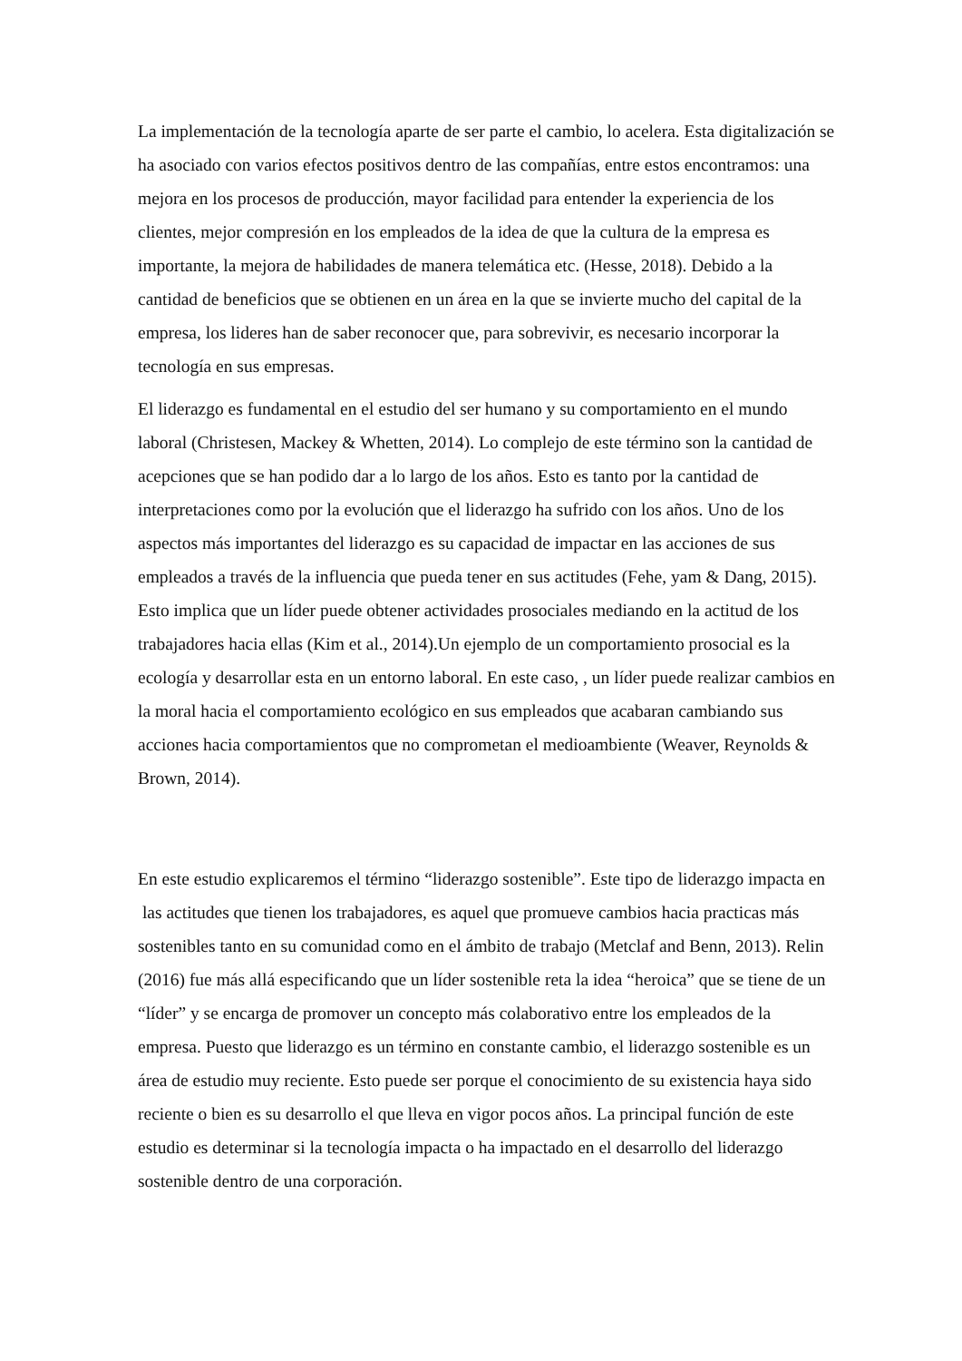La implementación de la tecnología aparte de ser parte el cambio, lo acelera. Esta digitalización se ha asociado con varios efectos positivos dentro de las compañías, entre estos encontramos: una mejora en los procesos de producción, mayor facilidad para entender la experiencia de los clientes, mejor compresión en los empleados de la idea de que la cultura de la empresa es importante, la mejora de habilidades de manera telemática etc. (Hesse, 2018). Debido a la cantidad de beneficios que se obtienen en un área en la que se invierte mucho del capital de la empresa, los lideres han de saber reconocer que, para sobrevivir, es necesario incorporar la tecnología en sus empresas.
El liderazgo es fundamental en el estudio del ser humano y su comportamiento en el mundo laboral (Christesen, Mackey & Whetten, 2014). Lo complejo de este término son la cantidad de acepciones que se han podido dar a lo largo de los años. Esto es tanto por la cantidad de interpretaciones como por la evolución que el liderazgo ha sufrido con los años. Uno de los aspectos más importantes del liderazgo es su capacidad de impactar en las acciones de sus empleados a través de la influencia que pueda tener en sus actitudes (Fehe, yam & Dang, 2015). Esto implica que un líder puede obtener actividades prosociales mediando en la actitud de los trabajadores hacia ellas (Kim et al., 2014).Un ejemplo de un comportamiento prosocial es la ecología y desarrollar esta en un entorno laboral. En este caso, , un líder puede realizar cambios en la moral hacia el comportamiento ecológico en sus empleados que acabaran cambiando sus acciones hacia comportamientos que no comprometan el medioambiente (Weaver, Reynolds & Brown, 2014).
En este estudio explicaremos el término “liderazgo sostenible”. Este tipo de liderazgo impacta en las actitudes que tienen los trabajadores, es aquel que promueve cambios hacia practicas más sostenibles tanto en su comunidad como en el ámbito de trabajo (Metclaf and Benn, 2013). Relin (2016) fue más allá especificando que un líder sostenible reta la idea “heroica” que se tiene de un “líder” y se encarga de promover un concepto más colaborativo entre los empleados de la empresa. Puesto que liderazgo es un término en constante cambio, el liderazgo sostenible es un área de estudio muy reciente. Esto puede ser porque el conocimiento de su existencia haya sido reciente o bien es su desarrollo el que lleva en vigor pocos años. La principal función de este estudio es determinar si la tecnología impacta o ha impactado en el desarrollo del liderazgo sostenible dentro de una corporación.